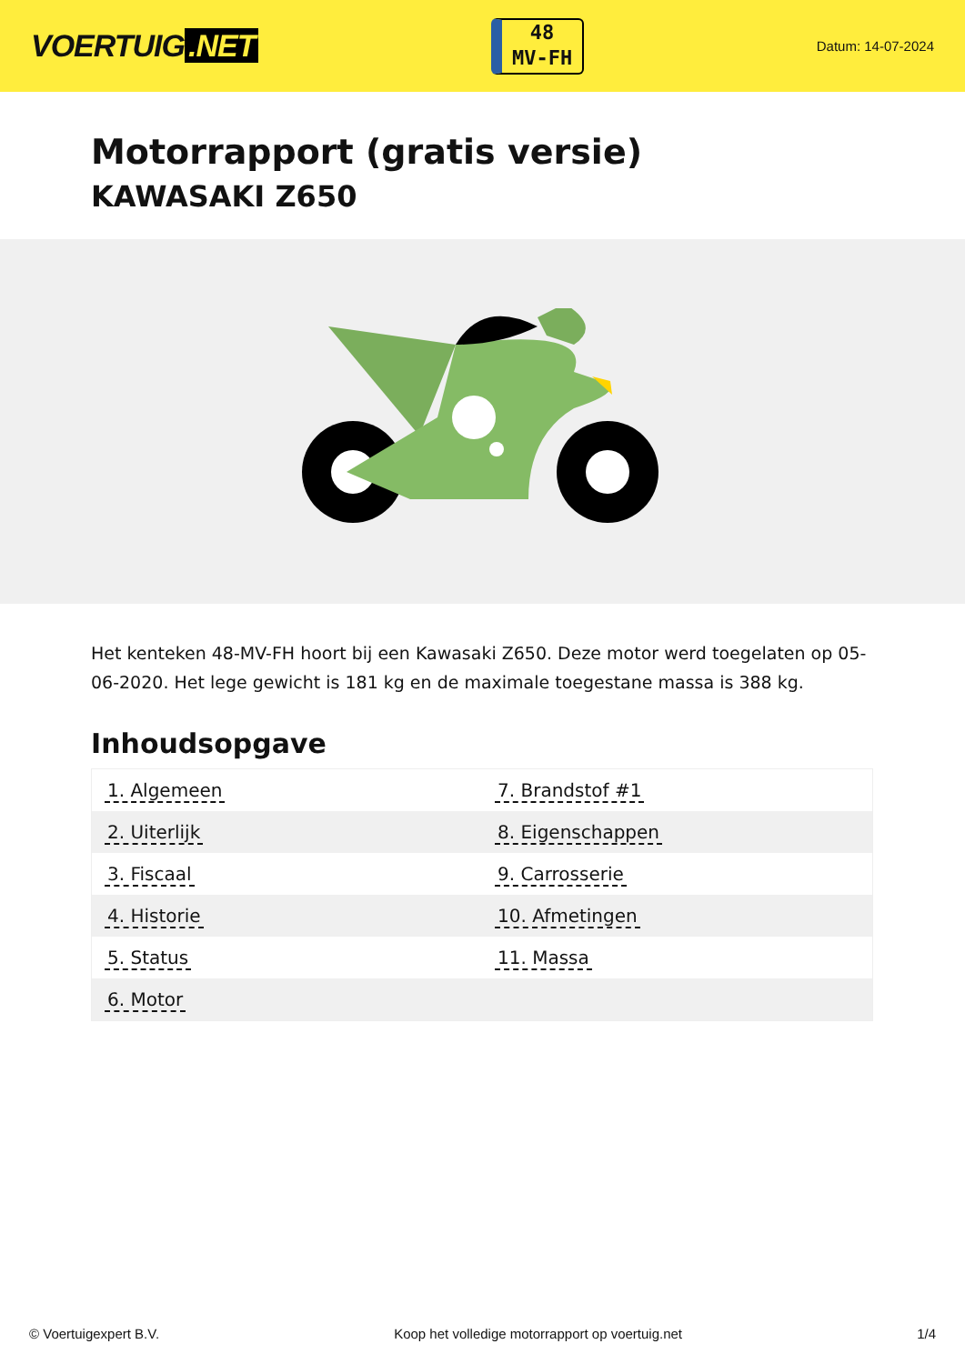VOERTUIG.NET
48
MV-FH
Datum: 14-07-2024
Motorrapport (gratis versie)
KAWASAKI Z650
Het kenteken 48-MV-FH hoort bij een Kawasaki Z650. Deze motor werd toegelaten op 05-06-2020. Het lege gewicht is 181 kg en de maximale toegestane massa is 388 kg.
Inhoudsopgave
| 1. Algemeen | 7. Brandstof #1 |
| 2. Uiterlijk | 8. Eigenschappen |
| 3. Fiscaal | 9. Carrosserie |
| 4. Historie | 10. Afmetingen |
| 5. Status | 11. Massa |
| 6. Motor | |
© Voertuigexpert B.V. Koop het volledige motorrapport op voertuig.net 1/4